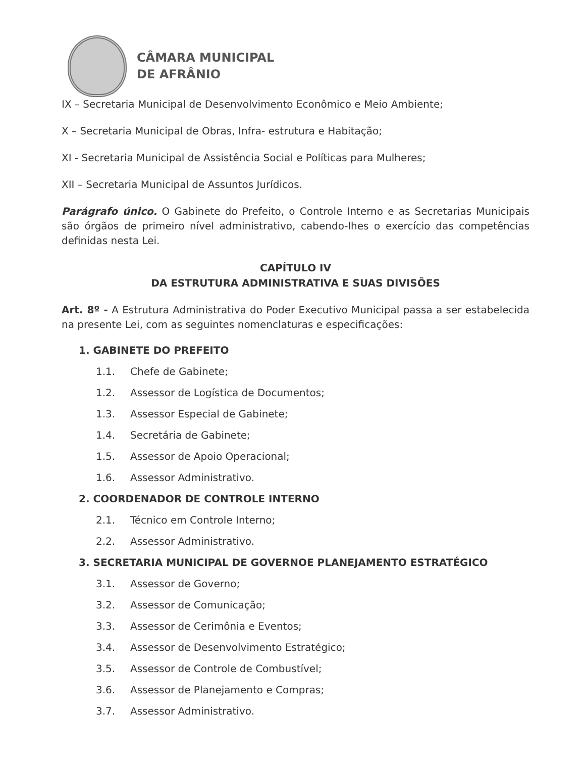CÂMARA MUNICIPAL
DE AFRÂNIO
IX – Secretaria Municipal de Desenvolvimento Econômico e Meio Ambiente;
X – Secretaria Municipal de Obras, Infra- estrutura e Habitação;
XI - Secretaria Municipal de Assistência Social e Políticas para Mulheres;
XII – Secretaria Municipal de Assuntos Jurídicos.
Parágrafo único. O Gabinete do Prefeito, o Controle Interno e as Secretarias Municipais são órgãos de primeiro nível administrativo, cabendo-lhes o exercício das competências definidas nesta Lei.
CAPÍTULO IV
DA ESTRUTURA ADMINISTRATIVA E SUAS DIVISÕES
Art. 8º - A Estrutura Administrativa do Poder Executivo Municipal passa a ser estabelecida na presente Lei, com as seguintes nomenclaturas e especificações:
1. GABINETE DO PREFEITO
1.1. Chefe de Gabinete;
1.2. Assessor de Logística de Documentos;
1.3. Assessor Especial de Gabinete;
1.4. Secretária de Gabinete;
1.5. Assessor de Apoio Operacional;
1.6. Assessor Administrativo.
2. COORDENADOR DE CONTROLE INTERNO
2.1. Técnico em Controle Interno;
2.2. Assessor Administrativo.
3. SECRETARIA MUNICIPAL DE GOVERNOE PLANEJAMENTO ESTRATÉGICO
3.1. Assessor de Governo;
3.2. Assessor de Comunicação;
3.3. Assessor de Cerimônia e Eventos;
3.4. Assessor de Desenvolvimento Estratégico;
3.5. Assessor de Controle de Combustível;
3.6. Assessor de Planejamento e Compras;
3.7. Assessor Administrativo.